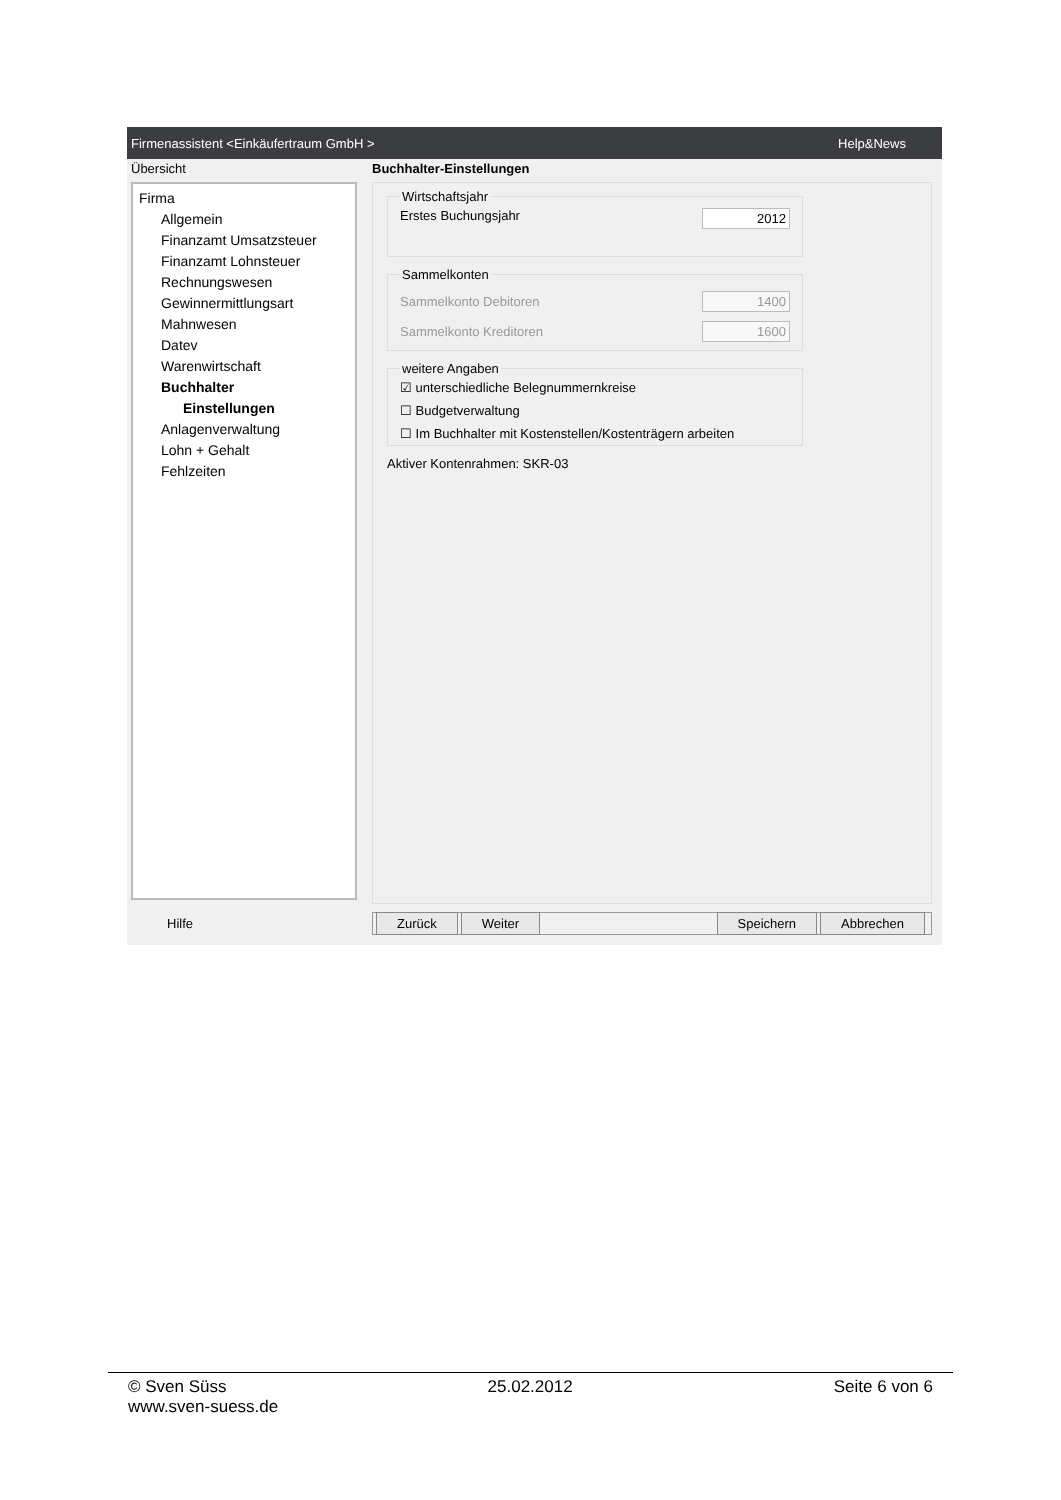Firmenassistent <Einkäufertraum GmbH > Help&News
Übersicht
Firma
Allgemein
Finanzamt Umsatzsteuer
Finanzamt Lohnsteuer
Rechnungswesen
Gewinnermittlungsart
Mahnwesen
Datev
Warenwirtschaft
Buchhalter
Einstellungen
Anlagenverwaltung
Lohn + Gehalt
Fehlzeiten
Hilfe
Buchhalter-Einstellungen
Wirtschaftsjahr
Erstes Buchungsjahr 2012
Sammelkonten
Sammelkonto Debitoren 1400
Sammelkonto Kreditoren 1600
weitere Angaben
☑ unterschiedliche Belegnummernkreise
☐ Budgetverwaltung
☐ Im Buchhalter mit Kostenstellen/Kostenträgern arbeiten
Aktiver Kontenrahmen: SKR-03
Zurück Weiter Speichern Abbrechen
© Sven Süss 25.02.2012 Seite 6 von 6
www.sven-suess.de